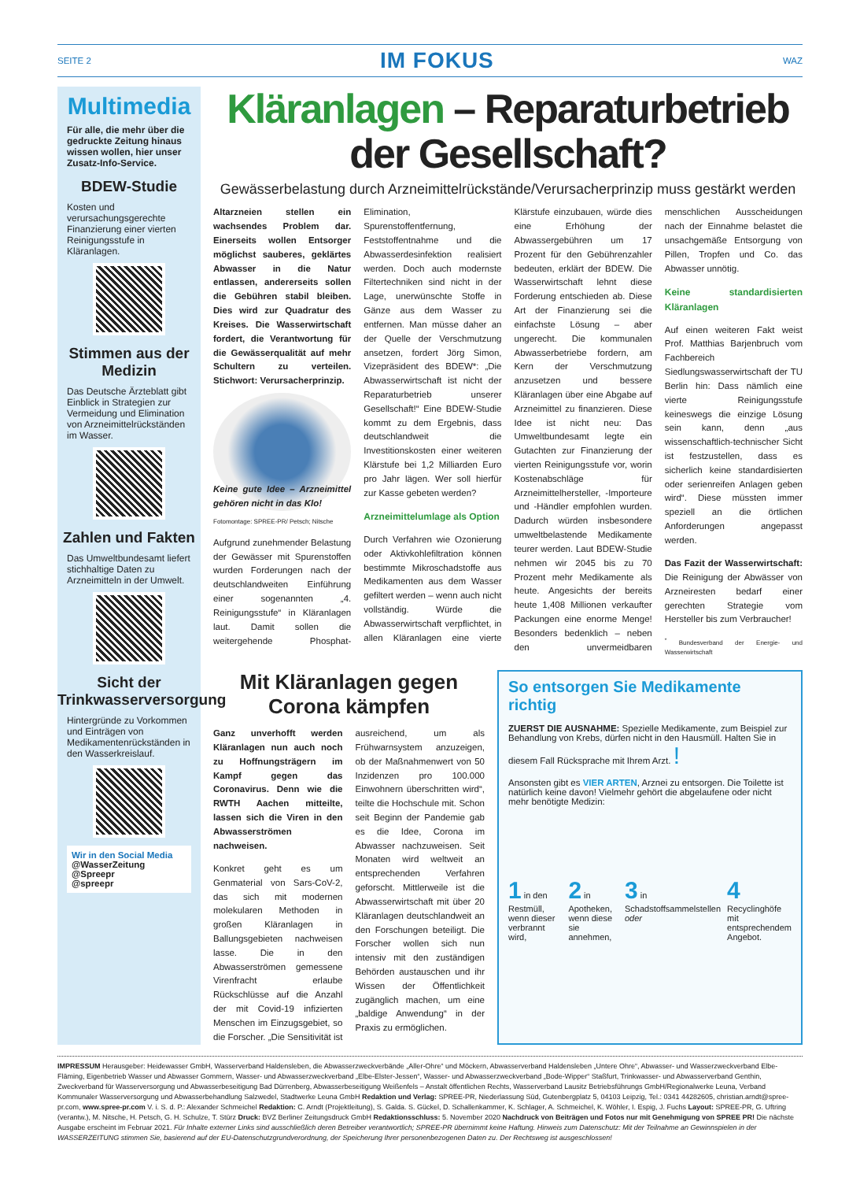SEITE 2 IM FOKUS WAZ
Multimedia
Für alle, die mehr über die gedruckte Zeitung hinaus wissen wollen, hier unser Zusatz-Info-Service.
BDEW-Studie
Kosten und verursachungsgerechte Finanzierung einer vierten Reinigungsstufe in Kläranlagen.
Stimmen aus der Medizin
Das Deutsche Ärzteblatt gibt Einblick in Strategien zur Vermeidung und Elimination von Arzneimittelrückständen im Wasser.
Zahlen und Fakten
Das Umweltbundesamt liefert stichhaltige Daten zu Arzneimitteln in der Umwelt.
Sicht der Trinkwasserversorgung
Hintergründe zu Vorkommen und Einträgen von Medikamentenrückständen in den Wasserkreislauf.
Wir in den Social Media
@WasserZeitung
@Spreepr
@spreepr
Kläranlagen – Reparaturbetrieb der Gesellschaft?
Gewässerbelastung durch Arzneimittelrückstände/Verursacherprinzip muss gestärkt werden
Altarzneien stellen ein wachsendes Problem dar. Einerseits wollen Entsorger möglichst sauberes, geklärtes Abwasser in die Natur entlassen, andererseits sollen die Gebühren stabil bleiben. Dies wird zur Quadratur des Kreises. Die Wasserwirtschaft fordert, die Verantwortung für die Gewässerqualität auf mehr Schultern zu verteilen. Stichwort: Verursacherprinzip.
Keine gute Idee – Arzneimittel gehören nicht in das Klo!
Fotomontage: SPREE-PR/ Petsch; Nitsche
Aufgrund zunehmender Belastung der Gewässer mit Spurenstoffen wurden Forderungen nach der deutschlandweiten Einführung einer sogenannten „4. Reinigungsstufe“ in Kläranlagen laut. Damit sollen die weitergehende Phosphat-Elimination, Spurenstoffentfernung, Feststoffentnahme und die Abwasserdesinfektion realisiert werden. Doch auch modernste Filtertechniken sind nicht in der Lage, unerwünschte Stoffe in Gänze aus dem Wasser zu entfernen. Man müsse daher an der Quelle der Verschmutzung ansetzen, fordert Jörg Simon, Vizepräsident des BDEW*: „Die Abwasserwirtschaft ist nicht der Reparaturbetrieb unserer Gesellschaft!“ Eine BDEW-Studie kommt zu dem Ergebnis, dass deutschlandweit die Investitionskosten einer weiteren Klärstufe bei 1,2 Milliarden Euro pro Jahr lägen. Wer soll hierfür zur Kasse gebeten werden?
Arzneimittelumlage als Option
Durch Verfahren wie Ozonierung oder Aktivkohlefiltration können bestimmte Mikroschadstoffe aus Medikamenten aus dem Wasser gefiltert werden – wenn auch nicht vollständig. Würde die Abwasserwirtschaft verpflichtet, in allen Kläranlagen eine vierte Klärstufe einzubauen, würde dies eine Erhöhung der Abwassergebühren um 17 Prozent für den Gebührenzahler bedeuten, erklärt der BDEW. Die Wasserwirtschaft lehnt diese Forderung entschieden ab. Diese Art der Finanzierung sei die einfachste Lösung – aber ungerecht. Die kommunalen Abwasserbetriebe fordern, am Kern der Verschmutzung anzusetzen und bessere Kläranlagen über eine Abgabe auf Arzneimittel zu finanzieren. Diese Idee ist nicht neu: Das Umweltbundesamt legte ein Gutachten zur Finanzierung der vierten Reinigungsstufe vor, worin Kostenabschläge für Arzneimittelhersteller, -Importeure und -Händler empfohlen wurden. Dadurch würden insbesondere umweltbelastende Medikamente teurer werden. Laut BDEW-Studie nehmen wir 2045 bis zu 70 Prozent mehr Medikamente als heute. Angesichts der bereits heute 1,408 Millionen verkaufter Packungen eine enorme Menge! Besonders bedenklich – neben den unvermeidbaren menschlichen Ausscheidungen nach der Einnahme belastet die unsachgemäße Entsorgung von Pillen, Tropfen und Co. das Abwasser unnötig.
Keine standardisierten Kläranlagen
Auf einen weiteren Fakt weist Prof. Matthias Barjenbruch vom Fachbereich Siedlungswasserwirtschaft der TU Berlin hin: Dass nämlich eine vierte Reinigungsstufe keineswegs die einzige Lösung sein kann, denn „aus wissenschaftlich-technischer Sicht ist festzustellen, dass es sicherlich keine standardisierten oder serienreifen Anlagen geben wird“. Diese müssten immer speziell an die örtlichen Anforderungen angepasst werden.
Das Fazit der Wasserwirtschaft: Die Reinigung der Abwässer von Arzneiresten bedarf einer gerechten Strategie vom Hersteller bis zum Verbraucher!
<sup>*</sup> Bundesverband der Energie- und Wasserwirtschaft
Mit Kläranlagen gegen Corona kämpfen
Ganz unverhofft werden Kläranlagen nun auch noch zu Hoffnungsträgern im Kampf gegen das Coronavirus. Denn wie die RWTH Aachen mitteilte, lassen sich die Viren in den Abwasserströmen nachweisen.
Konkret geht es um Genmaterial von Sars-CoV-2, das sich mit modernen molekularen Methoden in großen Kläranlagen in Ballungsgebieten nachweisen lasse. Die in den Abwasserströmen gemessene Virenfracht erlaube Rückschlüsse auf die Anzahl der mit Covid-19 infizierten Menschen im Einzugsgebiet, so die Forscher. „Die Sensitivität ist ausreichend, um als Frühwarnsystem anzuzeigen, ob der Maßnahmenwert von 50 Inzidenzen pro 100.000 Einwohnern überschritten wird“, teilte die Hochschule mit. Schon seit Beginn der Pandemie gab es die Idee, Corona im Abwasser nachzuweisen. Seit Monaten wird weltweit an entsprechenden Verfahren geforscht. Mittlerweile ist die Abwasserwirtschaft mit über 20 Kläranlagen deutschlandweit an den Forschungen beteiligt. Die Forscher wollen sich nun intensiv mit den zuständigen Behörden austauschen und ihr Wissen der Öffentlichkeit zugänglich machen, um eine „baldige Anwendung“ in der Praxis zu ermöglichen.
So entsorgen Sie Medikamente richtig
ZUERST DIE AUSNAHME: Spezielle Medikamente, zum Beispiel zur Behandlung von Krebs, dürfen nicht in den Hausmüll. Halten Sie in diesem Fall Rücksprache mit Ihrem Arzt. !
Ansonsten gibt es VIER ARTEN, Arznei zu entsorgen. Die Toilette ist natürlich keine davon! Vielmehr gehört die abgelaufene oder nicht mehr benötigte Medizin:
1 in den Restmüll, wenn dieser verbrannt wird,
2 in Apotheken, wenn diese sie annehmen,
3 in Schadstoffsammelstellen oder
4 Recyclinghöfe mit entsprechendem Angebot.
IMPRESSUM Herausgeber: Heidewasser GmbH, Wasserverband Haldensleben, die Abwasserzweckverbände „Aller-Ohre“ und Möckern, Abwasserverband Haldensleben „Untere Ohre“, Abwasser- und Wasserzweckverband Elbe-Fläming, Eigenbetrieb Wasser und Abwasser Gommern, Wasser- und Abwasserzweckverband „Elbe-Elster-Jessen“, Wasser- und Abwasserzweckverband „Bode-Wipper“ Staßfurt, Trinkwasser- und Abwasserverband Genthin, Zweckverband für Wasserversorgung und Abwasserbeseitigung Bad Dürrenberg, Abwasserbeseitigung Weißenfels – Anstalt öffentlichen Rechts, Wasserverband Lausitz Betriebsführungs GmbH/Regionalwerke Leuna, Verband Kommunaler Wasserversorgung und Abwasserbehandlung Salzwedel, Stadtwerke Leuna GmbH Redaktion und Verlag: SPREE-PR, Niederlassung Süd, Gutenbergplatz 5, 04103 Leipzig, Tel.: 0341 44282605, christian.arndt@spree-pr.com, www.spree-pr.com V. i. S. d. P.: Alexander Schmeichel Redaktion: C. Arndt (Projektleitung), S. Galda. S. Gückel, D. Schallenkammer, K. Schlager, A. Schmeichel, K. Wöhler, I. Espig, J. Fuchs Layout: SPREE-PR, G. Uftring (verantw.), M. Nitsche, H. Petsch, G. H. Schulze, T. Stürz Druck: BVZ Berliner Zeitungsdruck GmbH Redaktionsschluss: 5. November 2020 Nachdruck von Beiträgen und Fotos nur mit Genehmigung von SPREE PR! Die nächste Ausgabe erscheint im Februar 2021. Für Inhalte externer Links sind ausschließlich deren Betreiber verantwortlich; SPREE-PR übernimmt keine Haftung. Hinweis zum Datenschutz: Mit der Teilnahme an Gewinnspielen in der WASSERZEITUNG stimmen Sie, basierend auf der EU-Datenschutzgrundverordnung, der Speicherung Ihrer personenbezogenen Daten zu. Der Rechtsweg ist ausgeschlossen!